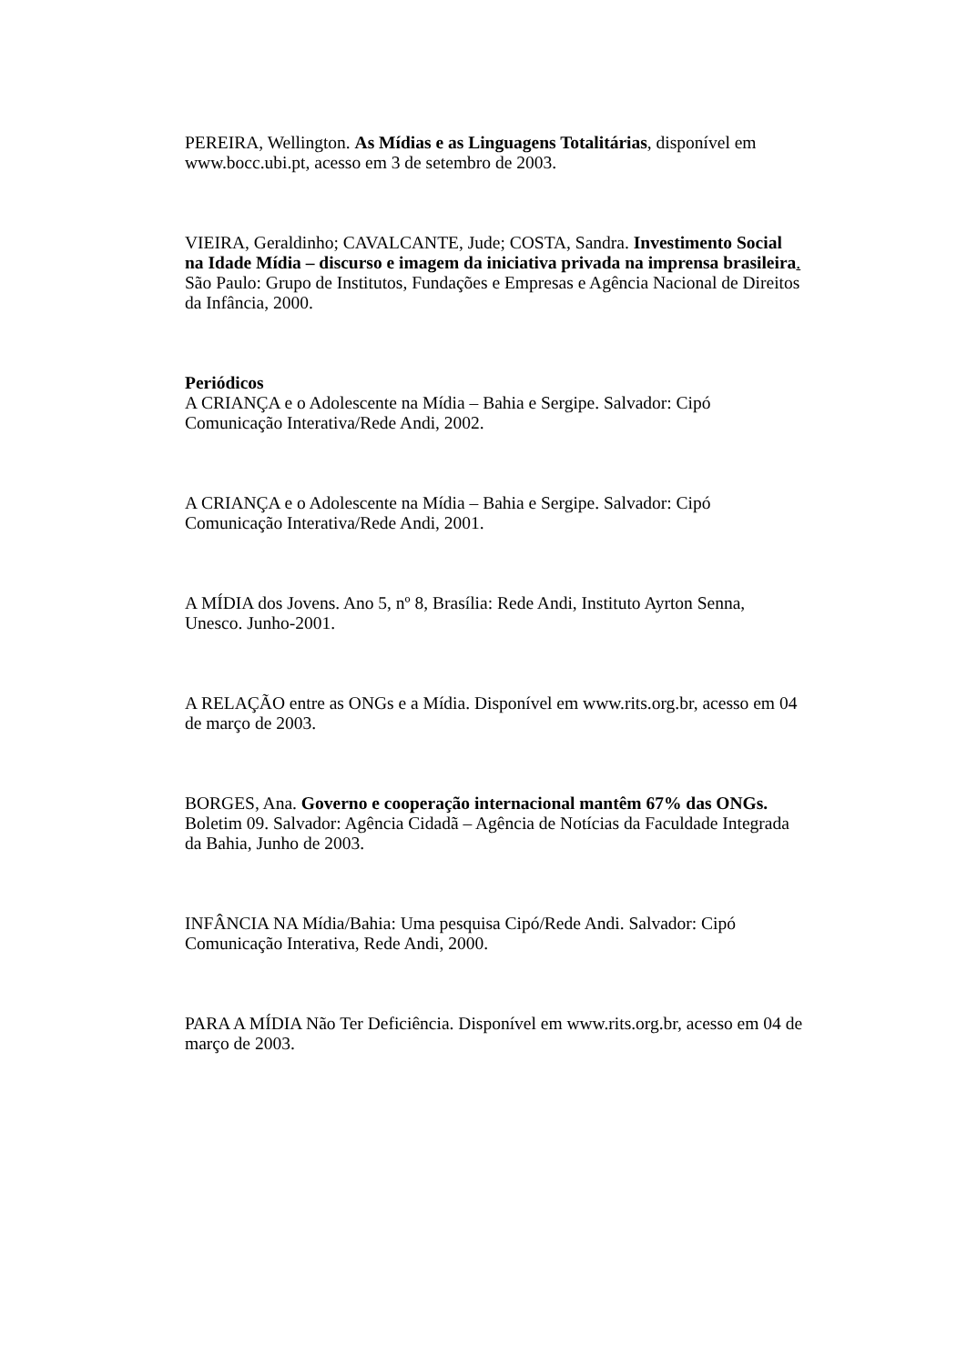PEREIRA, Wellington. As Mídias e as Linguagens Totalitárias, disponível em www.bocc.ubi.pt, acesso em 3 de setembro de 2003.
VIEIRA, Geraldinho; CAVALCANTE, Jude; COSTA, Sandra. Investimento Social na Idade Mídia – discurso e imagem da iniciativa privada na imprensa brasileira. São Paulo: Grupo de Institutos, Fundações e Empresas e Agência Nacional de Direitos da Infância, 2000.
Periódicos
A CRIANÇA e o Adolescente na Mídia – Bahia e Sergipe. Salvador: Cipó Comunicação Interativa/Rede Andi, 2002.
A CRIANÇA e o Adolescente na Mídia – Bahia e Sergipe. Salvador: Cipó Comunicação Interativa/Rede Andi, 2001.
A MÍDIA dos Jovens. Ano 5, nº 8, Brasília: Rede Andi, Instituto Ayrton Senna, Unesco. Junho-2001.
A RELAÇÃO entre as ONGs e a Mídia. Disponível em www.rits.org.br, acesso em 04 de março de 2003.
BORGES, Ana. Governo e cooperação internacional mantêm 67% das ONGs. Boletim 09. Salvador: Agência Cidadã – Agência de Notícias da Faculdade Integrada da Bahia, Junho de 2003.
INFÂNCIA NA Mídia/Bahia: Uma pesquisa Cipó/Rede Andi. Salvador: Cipó Comunicação Interativa, Rede Andi, 2000.
PARA A MÍDIA Não Ter Deficiência. Disponível em www.rits.org.br, acesso em 04 de março de 2003.